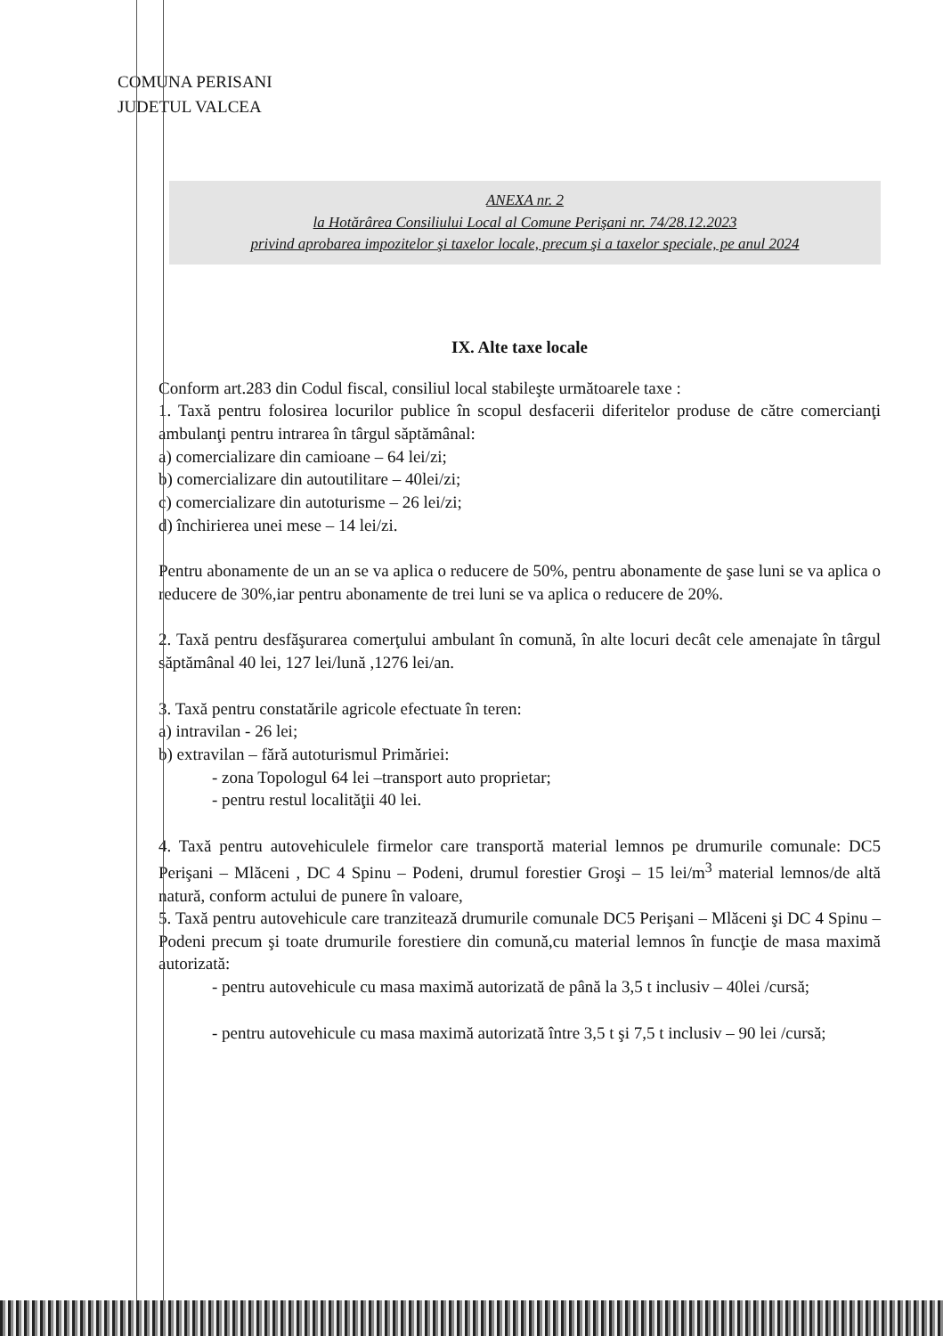COMUNA PERISANI
JUDETUL VALCEA
ANEXA nr. 2
la Hotărârea Consiliului Local al Comune Perişani nr. 74/28.12.2023
privind aprobarea impozitelor şi taxelor locale, precum şi a taxelor speciale, pe anul 2024
IX. Alte taxe locale
Conform art.283 din Codul fiscal, consiliul local stabileşte următoarele taxe :
1. Taxă pentru folosirea locurilor publice în scopul desfacerii diferitelor produse de către comercianţi ambulanţi pentru intrarea în târgul săptămânal:
a) comercializare din camioane – 64 lei/zi;
b) comercializare din autoutilitare – 40lei/zi;
c) comercializare din autoturisme – 26 lei/zi;
d) închirierea unei mese – 14 lei/zi.
Pentru abonamente de un an se va aplica o reducere de 50%, pentru abonamente de şase luni se va aplica o reducere de 30%,iar pentru abonamente de trei luni se va aplica o reducere de 20%.
2. Taxă pentru desfăşurarea comerţului ambulant în comună, în alte locuri decât cele amenajate în târgul săptămânal 40 lei, 127 lei/lună ,1276 lei/an.
3. Taxă pentru constatările agricole efectuate în teren:
a) intravilan - 26 lei;
b) extravilan – fără autoturismul Primăriei:
- zona Topologul 64 lei –transport auto proprietar;
- pentru restul localităţii 40 lei.
4. Taxă pentru autovehiculele firmelor care transportă material lemnos pe drumurile comunale: DC5 Perişani – Mlăceni , DC 4 Spinu – Podeni, drumul forestier Groşi – 15 lei/m<sup>3</sup> material lemnos/de altă natură, conform actului de punere în valoare,
5. Taxă pentru autovehicule care tranzitează drumurile comunale DC5 Perişani – Mlăceni şi DC 4 Spinu – Podeni precum şi toate drumurile forestiere din comună,cu material lemnos în funcţie de masa maximă autorizată:
- pentru autovehicule cu masa maximă autorizată de până la 3,5 t inclusiv – 40lei /cursă;
- pentru autovehicule cu masa maximă autorizată între 3,5 t şi 7,5 t inclusiv – 90 lei /cursă;